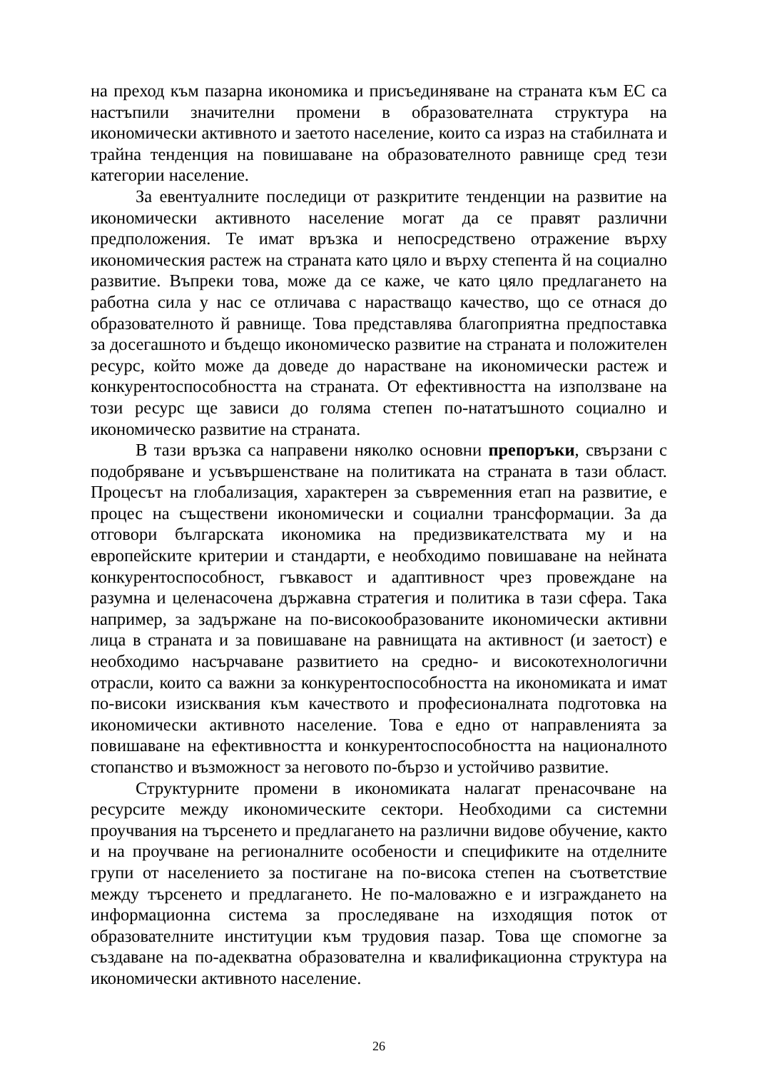на преход към пазарна икономика и присъединяване на страната към ЕС са настъпили значителни промени в образователната структура на икономически активното и заетото население, които са израз на стабилната и трайна тенденция на повишаване на образователното равнище сред тези категории население.
За евентуалните последици от разкритите тенденции на развитие на икономически активното население могат да се правят различни предположения. Те имат връзка и непосредствено отражение върху икономическия растеж на страната като цяло и върху степента й на социално развитие. Въпреки това, може да се каже, че като цяло предлагането на работна сила у нас се отличава с нарастващо качество, що се отнася до образователното й равнище. Това представлява благоприятна предпоставка за досегашното и бъдещо икономическо развитие на страната и положителен ресурс, който може да доведе до нарастване на икономически растеж и конкурентоспособността на страната. От ефективността на използване на този ресурс ще зависи до голяма степен по-нататъшното социално и икономическо развитие на страната.
В тази връзка са направени няколко основни препоръки, свързани с подобряване и усъвършенстване на политиката на страната в тази област. Процесът на глобализация, характерен за съвременния етап на развитие, е процес на съществени икономически и социални трансформации. За да отговори българската икономика на предизвикателствата му и на европейските критерии и стандарти, е необходимо повишаване на нейната конкурентоспособност, гъвкавост и адаптивност чрез провеждане на разумна и целенасочена държавна стратегия и политика в тази сфера. Така например, за задържане на по-високообразованите икономически активни лица в страната и за повишаване на равнищата на активност (и заетост) е необходимо насърчаване развитието на средно- и високотехнологични отрасли, които са важни за конкурентоспособността на икономиката и имат по-високи изисквания към качеството и професионалната подготовка на икономически активното население. Това е едно от направленията за повишаване на ефективността и конкурентоспособността на националното стопанство и възможност за неговото по-бързо и устойчиво развитие.
Структурните промени в икономиката налагат пренасочване на ресурсите между икономическите сектори. Необходими са системни проучвания на търсенето и предлагането на различни видове обучение, както и на проучване на регионалните особености и спецификите на отделните групи от населението за постигане на по-висока степен на съответствие между търсенето и предлагането. Не по-маловажно е и изграждането на информационна система за проследяване на изходящия поток от образователните институции към трудовия пазар. Това ще спомогне за създаване на по-адекватна образователна и квалификационна структура на икономически активното население.
26